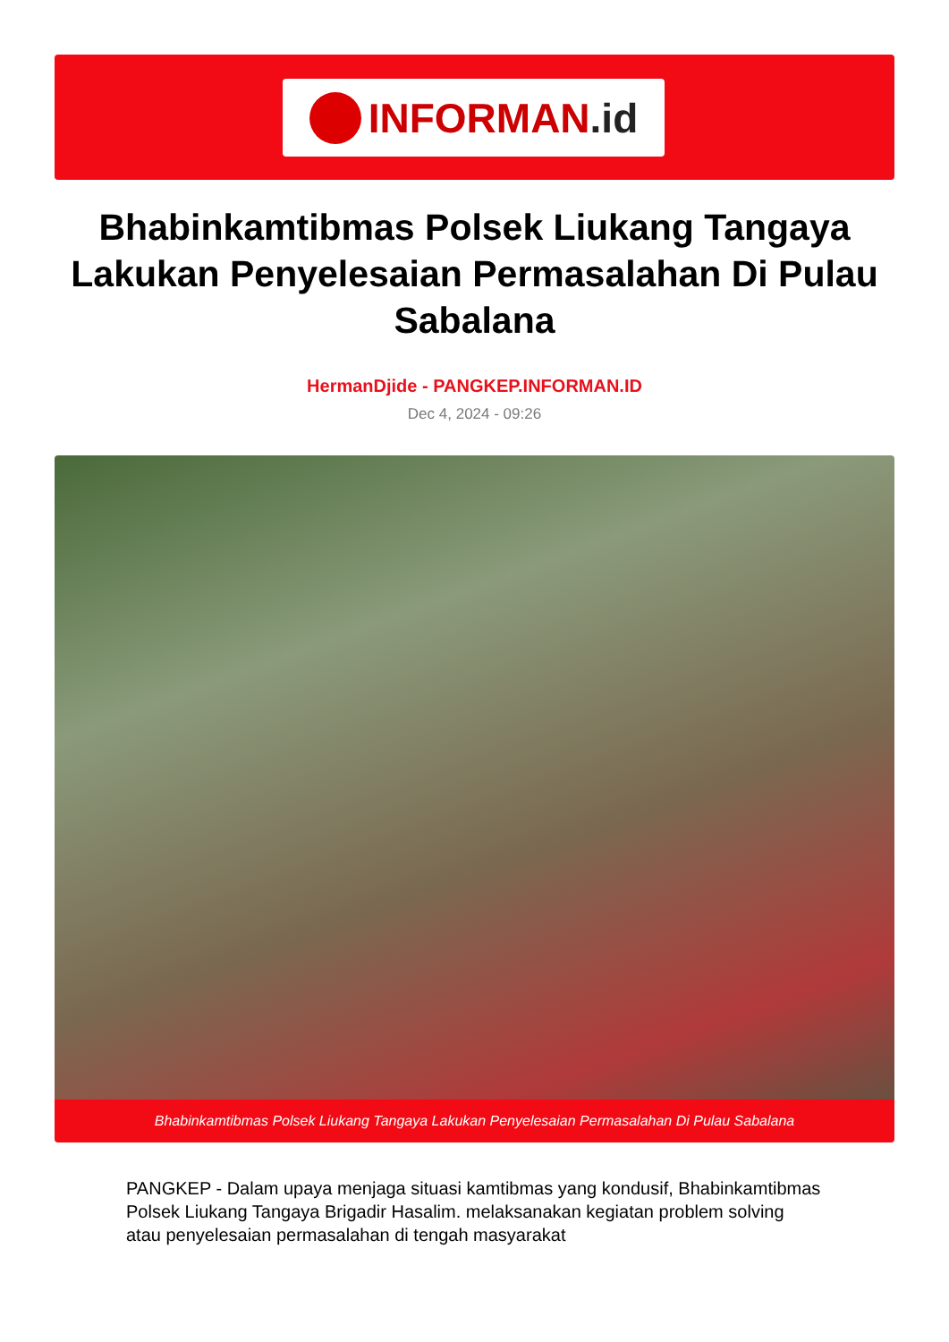INFORMAN.id
Bhabinkamtibmas Polsek Liukang Tangaya Lakukan Penyelesaian Permasalahan Di Pulau Sabalana
HermanDjide - PANGKEP.INFORMAN.ID
Dec 4, 2024 - 09:26
Bhabinkamtibmas Polsek Liukang Tangaya Lakukan Penyelesaian Permasalahan Di Pulau Sabalana
PANGKEP - Dalam upaya menjaga situasi kamtibmas yang kondusif, Bhabinkamtibmas Polsek Liukang Tangaya Brigadir Hasalim. melaksanakan kegiatan problem solving atau penyelesaian permasalahan di tengah masyarakat